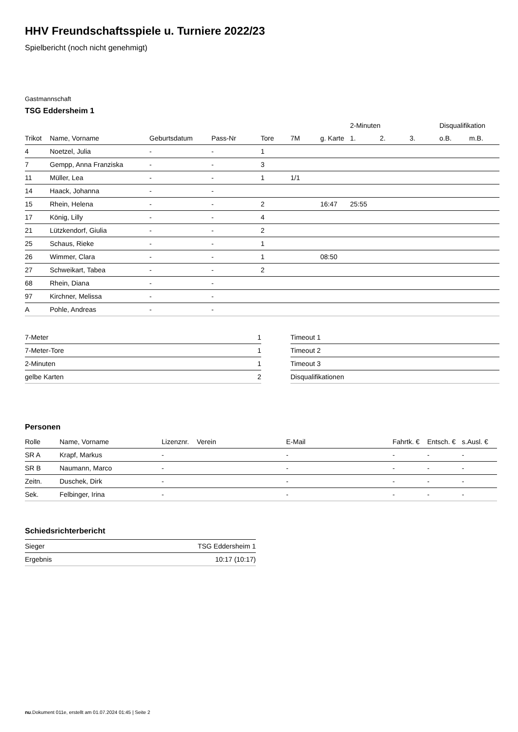HHV Freundschaftsspiele u. Turniere 2022/23
Spielbericht (noch nicht genehmigt)
Gastmannschaft
TSG Eddersheim 1
| | | | | | | | 2-Minuten | | | Disqualifikation | |
| --- | --- | --- | --- | --- | --- | --- | --- | --- | --- | --- | --- |
| Trikot | Name, Vorname | Geburtsdatum | Pass-Nr | Tore | 7M | g. Karte | 1. | 2. | 3. | o.B. | m.B. |
| 4 | Noetzel, Julia | - | - | 1 | | | | | | | |
| 7 | Gempp, Anna Franziska | - | - | 3 | | | | | | | |
| 11 | Müller, Lea | - | - | 1 | 1/1 | | | | | | |
| 14 | Haack, Johanna | - | - | | | | | | | | |
| 15 | Rhein, Helena | - | - | 2 | | 16:47 | 25:55 | | | | |
| 17 | König, Lilly | - | - | 4 | | | | | | | |
| 21 | Lützkendorf, Giulia | - | - | 2 | | | | | | | |
| 25 | Schaus, Rieke | - | - | 1 | | | | | | | |
| 26 | Wimmer, Clara | - | - | 1 | | 08:50 | | | | | |
| 27 | Schweikart, Tabea | - | - | 2 | | | | | | | |
| 68 | Rhein, Diana | - | - | | | | | | | | |
| 97 | Kirchner, Melissa | - | - | | | | | | | | |
| A | Pohle, Andreas | - | - | | | | | | | | |
| 7-Meter | 1 |
| 7-Meter-Tore | 1 |
| 2-Minuten | 1 |
| gelbe Karten | 2 |
| Timeout 1 |
| Timeout 2 |
| Timeout 3 |
| Disqualifikationen |
Personen
| Rolle | Name, Vorname | Lizenznr. | Verein | E-Mail | Fahrtk. € | Entsch. € | s.Ausl. € |
| --- | --- | --- | --- | --- | --- | --- | --- |
| SR A | Krapf, Markus | - | | - | - | - | - |
| SR B | Naumann, Marco | - | | - | - | - | - |
| Zeitn. | Duschek, Dirk | - | | - | - | - | - |
| Sek. | Felbinger, Irina | - | | - | - | - | - |
Schiedsrichterbericht
| Sieger | TSG Eddersheim 1 |
| Ergebnis | 10:17 (10:17) |
nu.Dokument 011e, erstellt am 01.07.2024 01:45 | Seite 2